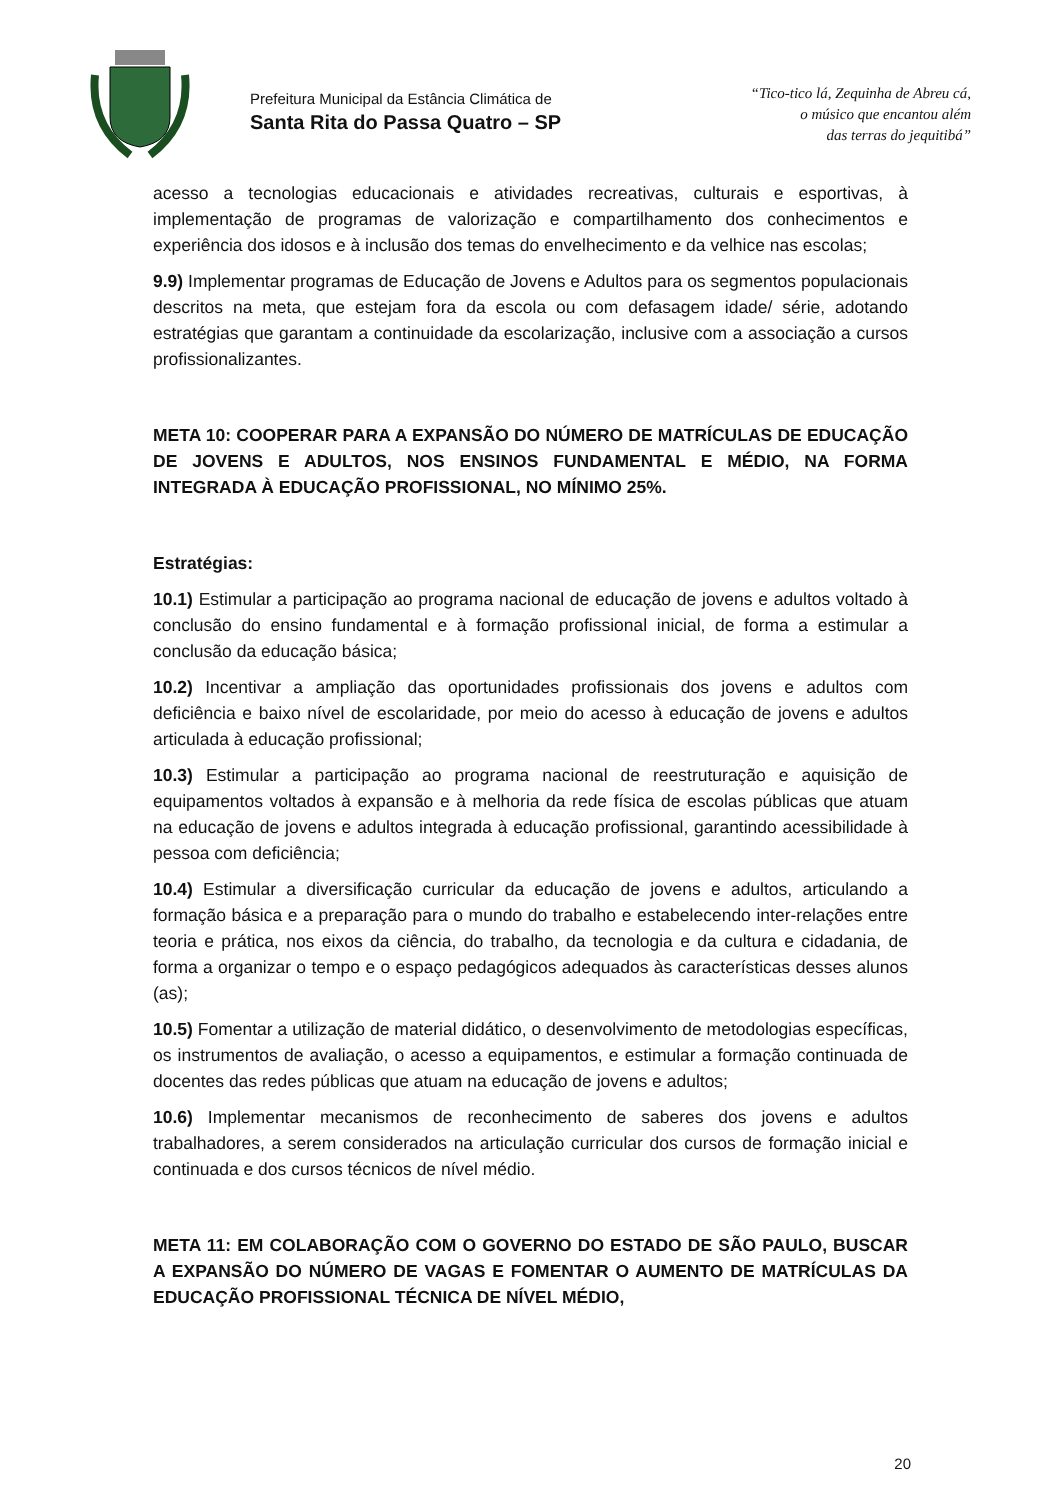Prefeitura Municipal da Estância Climática de
Santa Rita do Passa Quatro – SP
“Tico-tico lá, Zequinha de Abreu cá,
o músico que encantou além
das terras do jequitibá”
acesso a tecnologias educacionais e atividades recreativas, culturais e esportivas, à implementação de programas de valorização e compartilhamento dos conhecimentos e experiência dos idosos e à inclusão dos temas do envelhecimento e da velhice nas escolas;
9.9) Implementar programas de Educação de Jovens e Adultos para os segmentos populacionais descritos na meta, que estejam fora da escola ou com defasagem idade/ série, adotando estratégias que garantam a continuidade da escolarização, inclusive com a associação a cursos profissionalizantes.
META 10: COOPERAR PARA A EXPANSÃO DO NÚMERO DE MATRÍCULAS DE EDUCAÇÃO DE JOVENS E ADULTOS, NOS ENSINOS FUNDAMENTAL E MÉDIO, NA FORMA INTEGRADA À EDUCAÇÃO PROFISSIONAL, NO MÍNIMO 25%.
Estratégias:
10.1) Estimular a participação ao programa nacional de educação de jovens e adultos voltado à conclusão do ensino fundamental e à formação profissional inicial, de forma a estimular a conclusão da educação básica;
10.2) Incentivar a ampliação das oportunidades profissionais dos jovens e adultos com deficiência e baixo nível de escolaridade, por meio do acesso à educação de jovens e adultos articulada à educação profissional;
10.3) Estimular a participação ao programa nacional de reestruturação e aquisição de equipamentos voltados à expansão e à melhoria da rede física de escolas públicas que atuam na educação de jovens e adultos integrada à educação profissional, garantindo acessibilidade à pessoa com deficiência;
10.4) Estimular a diversificação curricular da educação de jovens e adultos, articulando a formação básica e a preparação para o mundo do trabalho e estabelecendo inter-relações entre teoria e prática, nos eixos da ciência, do trabalho, da tecnologia e da cultura e cidadania, de forma a organizar o tempo e o espaço pedagógicos adequados às características desses alunos (as);
10.5) Fomentar a utilização de material didático, o desenvolvimento de metodologias específicas, os instrumentos de avaliação, o acesso a equipamentos, e estimular a formação continuada de docentes das redes públicas que atuam na educação de jovens e adultos;
10.6) Implementar mecanismos de reconhecimento de saberes dos jovens e adultos trabalhadores, a serem considerados na articulação curricular dos cursos de formação inicial e continuada e dos cursos técnicos de nível médio.
META 11: EM COLABORAÇÃO COM O GOVERNO DO ESTADO DE SÃO PAULO, BUSCAR A EXPANSÃO DO NÚMERO DE VAGAS E FOMENTAR O AUMENTO DE MATRÍCULAS DA EDUCAÇÃO PROFISSIONAL TÉCNICA DE NÍVEL MÉDIO,
20